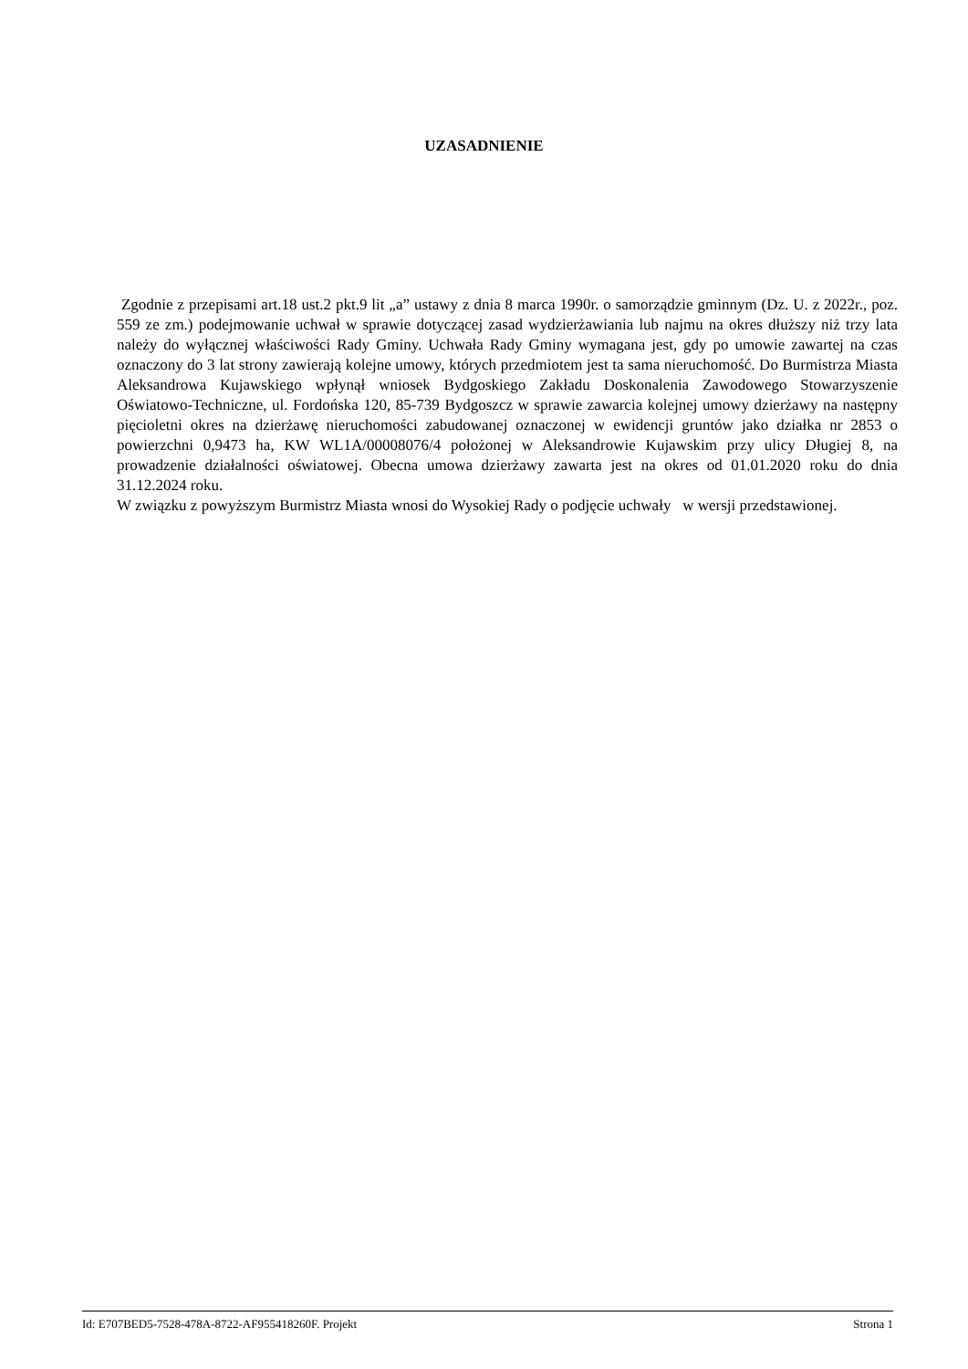UZASADNIENIE
Zgodnie z przepisami art.18 ust.2 pkt.9 lit „a” ustawy z dnia 8 marca 1990r. o samorządzie gminnym (Dz. U. z 2022r., poz. 559 ze zm.) podejmowanie uchwał w sprawie dotyczącej zasad wydzierżawiania lub najmu na okres dłuższy niż trzy lata należy do wyłącznej właściwości Rady Gminy. Uchwała Rady Gminy wymagana jest, gdy po umowie zawartej na czas oznaczony do 3 lat strony zawierają kolejne umowy, których przedmiotem jest ta sama nieruchomość. Do Burmistrza Miasta Aleksandrowa Kujawskiego wpłynął wniosek Bydgoskiego Zakładu Doskonalenia Zawodowego Stowarzyszenie Oświatowo-Techniczne, ul. Fordońska 120, 85-739 Bydgoszcz w sprawie zawarcia kolejnej umowy dzierżawy na następny pięcioletni okres na dzierżawę nieruchomości zabudowanej oznaczonej w ewidencji gruntów jako działka nr 2853 o powierzchni 0,9473 ha, KW WL1A/00008076/4 położonej w Aleksandrowie Kujawskim przy ulicy Długiej 8, na prowadzenie działalności oświatowej. Obecna umowa dzierżawy zawarta jest na okres od 01.01.2020 roku do dnia 31.12.2024 roku.
W związku z powyższym Burmistrz Miasta wnosi do Wysokiej Rady o podjęcie uchwały w wersji przedstawionej.
Id: E707BED5-7528-478A-8722-AF955418260F. Projekt Strona 1